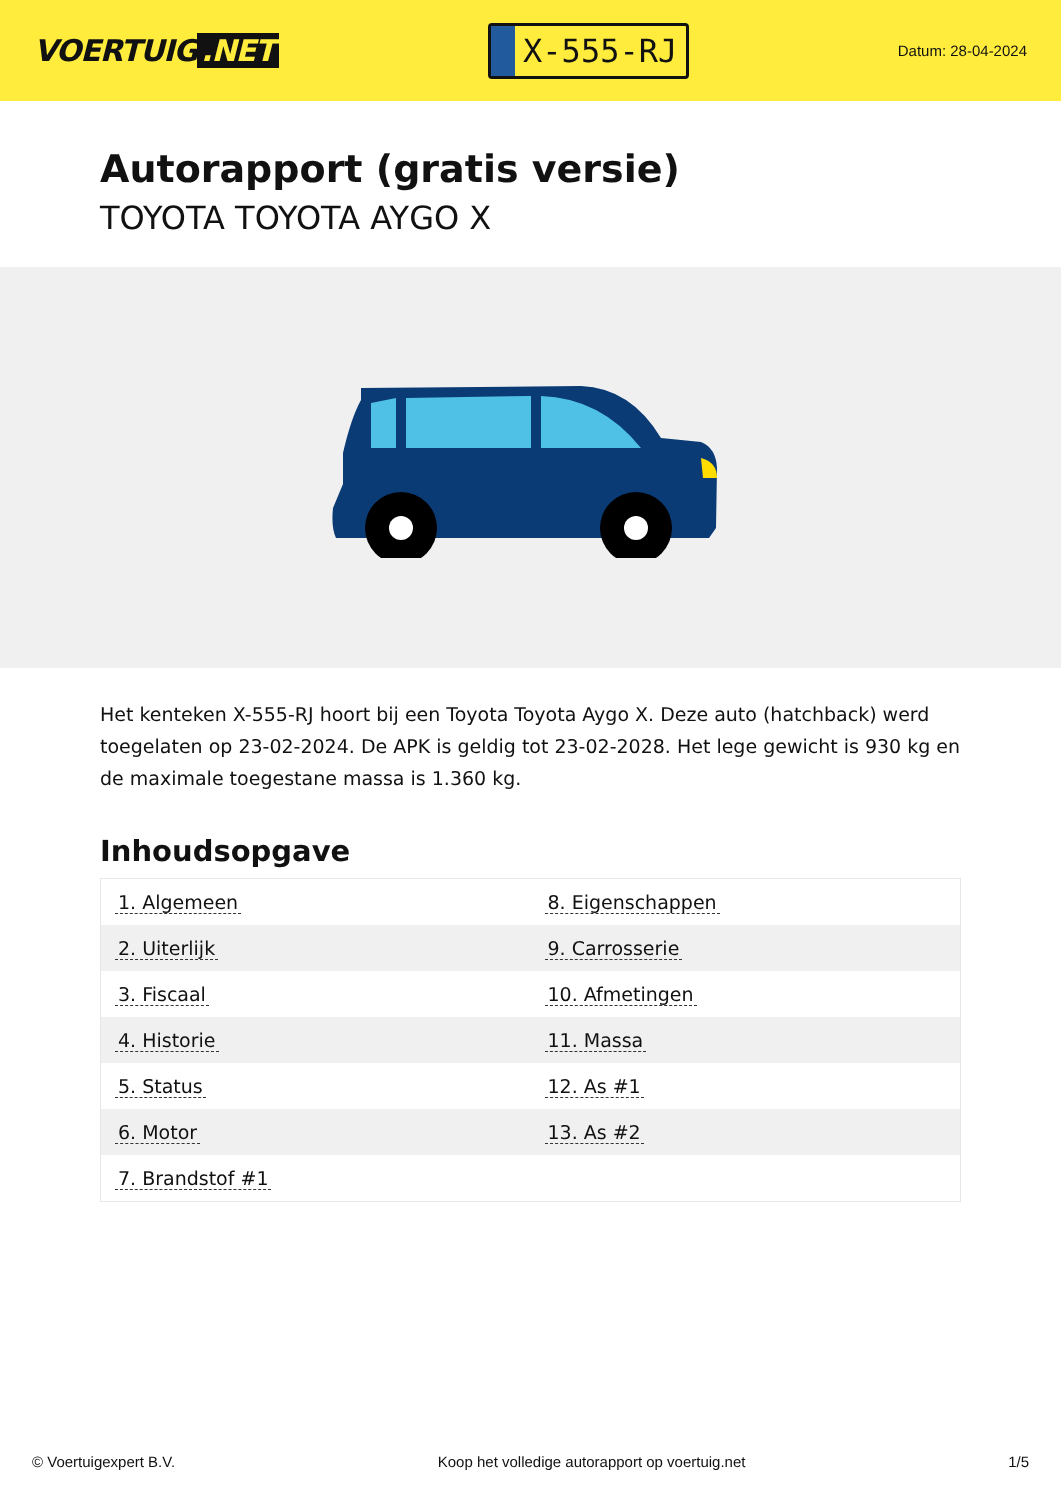VOERTUIG.NET
X-555-RJ
Datum: 28-04-2024
Autorapport (gratis versie)
TOYOTA TOYOTA AYGO X
Het kenteken X-555-RJ hoort bij een Toyota Toyota Aygo X. Deze auto (hatchback) werd toegelaten op 23-02-2024. De APK is geldig tot 23-02-2028. Het lege gewicht is 930 kg en de maximale toegestane massa is 1.360 kg.
Inhoudsopgave
| 1. Algemeen | 8. Eigenschappen |
| 2. Uiterlijk | 9. Carrosserie |
| 3. Fiscaal | 10. Afmetingen |
| 4. Historie | 11. Massa |
| 5. Status | 12. As #1 |
| 6. Motor | 13. As #2 |
| 7. Brandstof #1 | |
© Voertuigexpert B.V. Koop het volledige autorapport op voertuig.net 1/5